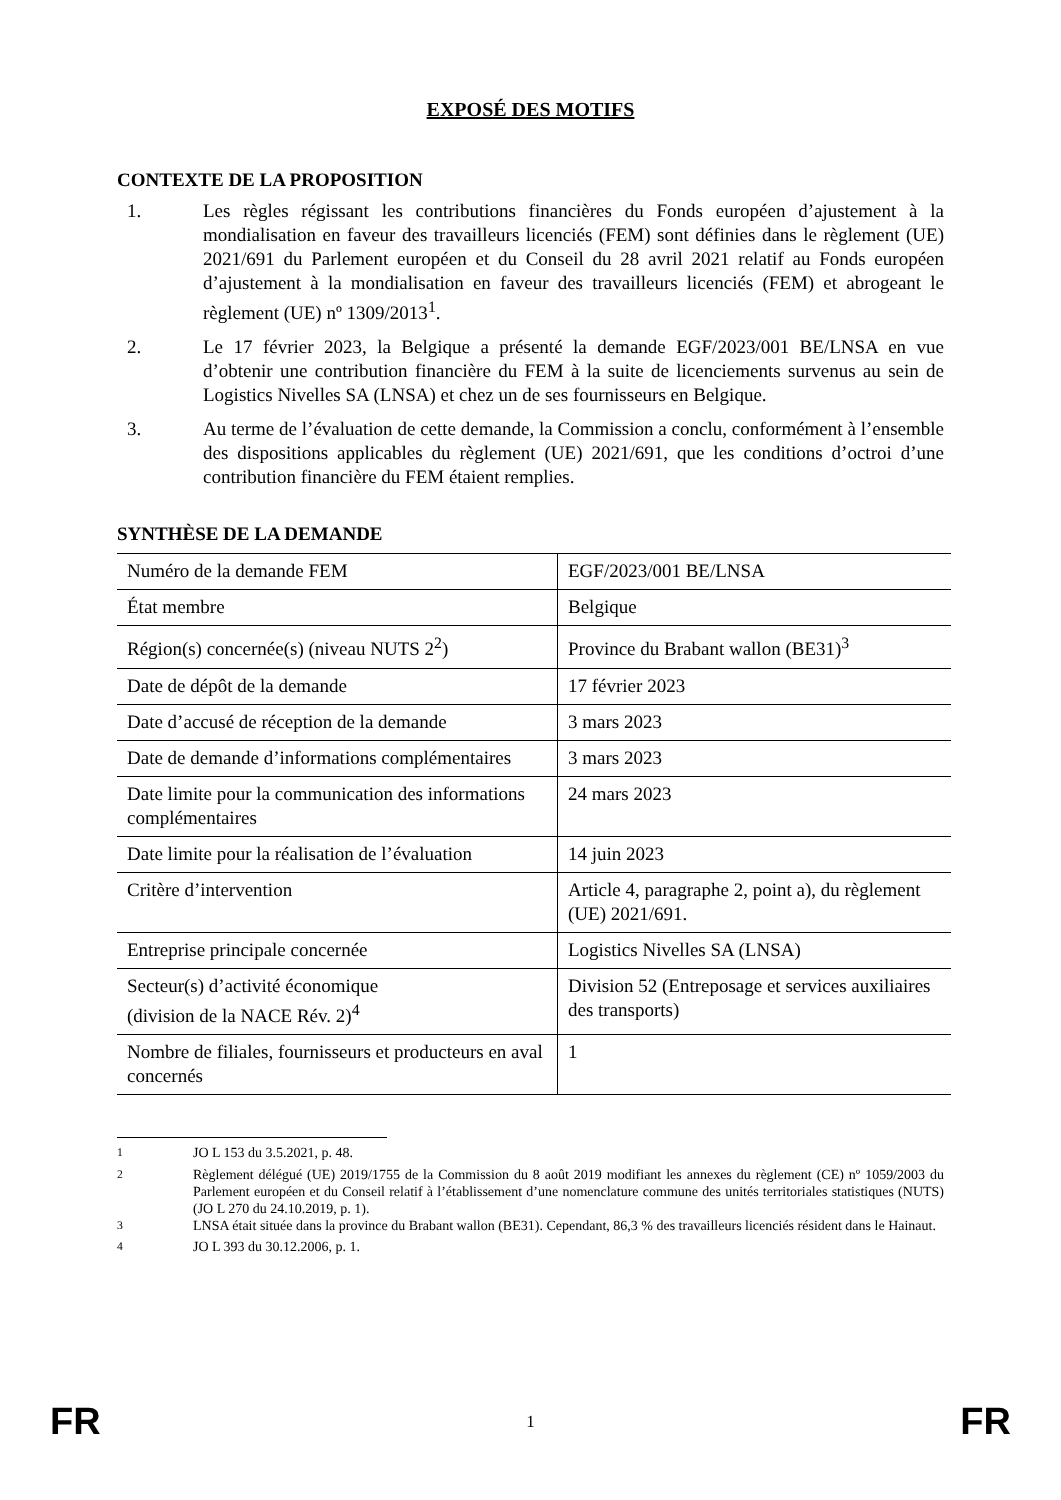EXPOSÉ DES MOTIFS
CONTEXTE DE LA PROPOSITION
1. Les règles régissant les contributions financières du Fonds européen d’ajustement à la mondialisation en faveur des travailleurs licenciés (FEM) sont définies dans le règlement (UE) 2021/691 du Parlement européen et du Conseil du 28 avril 2021 relatif au Fonds européen d’ajustement à la mondialisation en faveur des travailleurs licenciés (FEM) et abrogeant le règlement (UE) nº 1309/2013<sup>1</sup>.
2. Le 17 février 2023, la Belgique a présenté la demande EGF/2023/001 BE/LNSA en vue d’obtenir une contribution financière du FEM à la suite de licenciements survenus au sein de Logistics Nivelles SA (LNSA) et chez un de ses fournisseurs en Belgique.
3. Au terme de l’évaluation de cette demande, la Commission a conclu, conformément à l’ensemble des dispositions applicables du règlement (UE) 2021/691, que les conditions d’octroi d’une contribution financière du FEM étaient remplies.
SYNTHÈSE DE LA DEMANDE
| Numéro de la demande FEM | EGF/2023/001 BE/LNSA |
| État membre | Belgique |
| Région(s) concernée(s) (niveau NUTS 2<sup>2</sup>) | Province du Brabant wallon (BE31)<sup>3</sup> |
| Date de dépôt de la demande | 17 février 2023 |
| Date d’accusé de réception de la demande | 3 mars 2023 |
| Date de demande d’informations complémentaires | 3 mars 2023 |
| Date limite pour la communication des informations complémentaires | 24 mars 2023 |
| Date limite pour la réalisation de l’évaluation | 14 juin 2023 |
| Critère d’intervention | Article 4, paragraphe 2, point a), du règlement (UE) 2021/691. |
| Entreprise principale concernée | Logistics Nivelles SA (LNSA) |
| Secteur(s) d’activité économique (division de la NACE Rév. 2)<sup>4</sup> | Division 52 (Entreposage et services auxiliaires des transports) |
| Nombre de filiales, fournisseurs et producteurs en aval concernés | 1 |
<sup>1</sup> JO L 153 du 3.5.2021, p. 48.
<sup>2</sup> Règlement délégué (UE) 2019/1755 de la Commission du 8 août 2019 modifiant les annexes du règlement (CE) nº 1059/2003 du Parlement européen et du Conseil relatif à l’établissement d’une nomenclature commune des unités territoriales statistiques (NUTS) (JO L 270 du 24.10.2019, p. 1).
<sup>3</sup> LNSA était située dans la province du Brabant wallon (BE31). Cependant, 86,3 % des travailleurs licenciés résident dans le Hainaut.
<sup>4</sup> JO L 393 du 30.12.2006, p. 1.
FR 1 FR